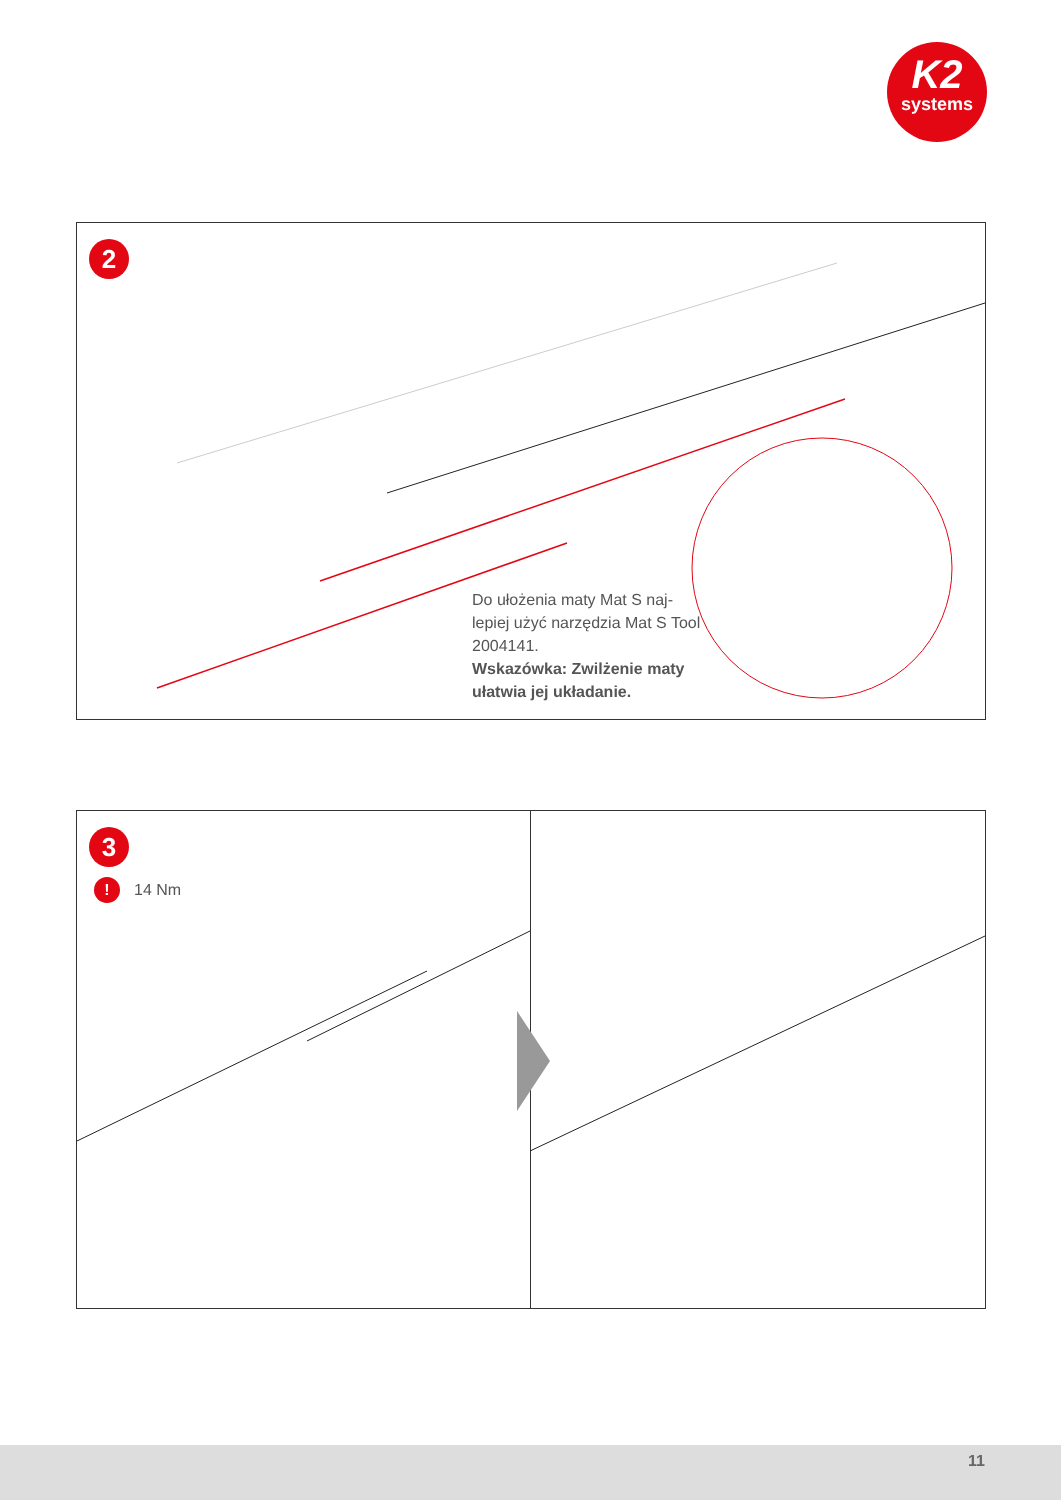K2
systems
2
Do ułożenia maty Mat S naj-lepiej użyć narzędzia Mat S Tool 2004141.
Wskazówka: Zwilżenie maty ułatwia jej układanie.
3
! 14 Nm
11